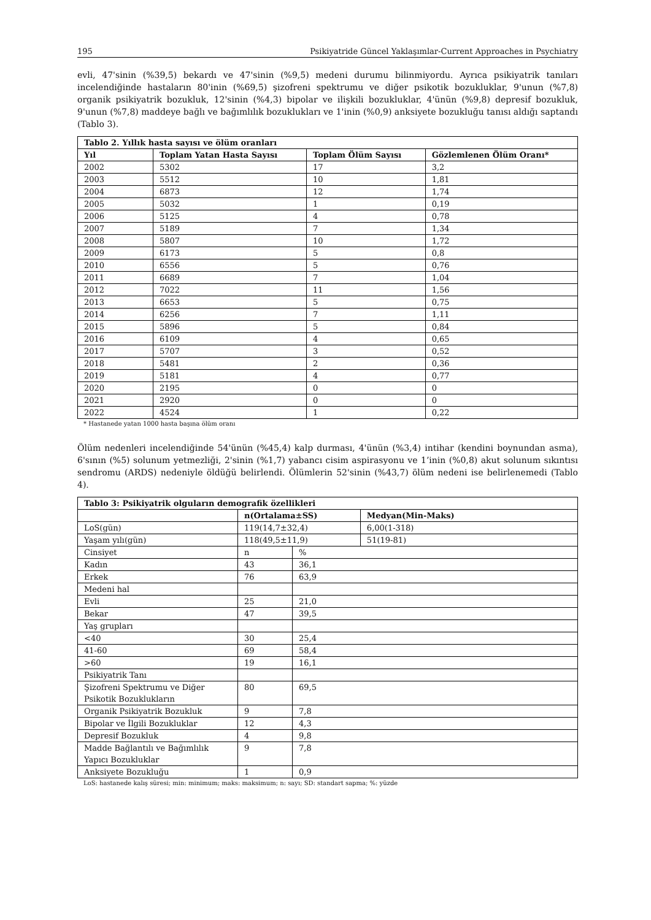195 Psikiyatride Güncel Yaklaşımlar-Current Approaches in Psychiatry
evli, 47'sinin (%39,5) bekardı ve 47'sinin (%9,5) medeni durumu bilinmiyordu. Ayrıca psikiyatrik tanıları incelendiğinde hastaların 80'inin (%69,5) şizofreni spektrumu ve diğer psikotik bozukluklar, 9'unun (%7,8) organik psikiyatrik bozukluk, 12'sinin (%4,3) bipolar ve ilişkili bozukluklar, 4'ünün (%9,8) depresif bozukluk, 9'unun (%7,8) maddeye bağlı ve bağımlılık bozuklukları ve 1'inin (%0,9) anksiyete bozukluğu tanısı aldığı saptandı (Tablo 3).
| Tablo 2. Yıllık hasta sayısı ve ölüm oranları | | | |
| --- | --- | --- | --- |
| Yıl | Toplam Yatan Hasta Sayısı | Toplam Ölüm Sayısı | Gözlemlenen Ölüm Oranı* |
| 2002 | 5302 | 17 | 3,2 |
| 2003 | 5512 | 10 | 1,81 |
| 2004 | 6873 | 12 | 1,74 |
| 2005 | 5032 | 1 | 0,19 |
| 2006 | 5125 | 4 | 0,78 |
| 2007 | 5189 | 7 | 1,34 |
| 2008 | 5807 | 10 | 1,72 |
| 2009 | 6173 | 5 | 0,8 |
| 2010 | 6556 | 5 | 0,76 |
| 2011 | 6689 | 7 | 1,04 |
| 2012 | 7022 | 11 | 1,56 |
| 2013 | 6653 | 5 | 0,75 |
| 2014 | 6256 | 7 | 1,11 |
| 2015 | 5896 | 5 | 0,84 |
| 2016 | 6109 | 4 | 0,65 |
| 2017 | 5707 | 3 | 0,52 |
| 2018 | 5481 | 2 | 0,36 |
| 2019 | 5181 | 4 | 0,77 |
| 2020 | 2195 | 0 | 0 |
| 2021 | 2920 | 0 | 0 |
| 2022 | 4524 | 1 | 0,22 |
* Hastanede yatan 1000 hasta başına ölüm oranı
Ölüm nedenleri incelendiğinde 54'ünün (%45,4) kalp durması, 4'ünün (%3,4) intihar (kendini boynundan asma), 6'sının (%5) solunum yetmezliği, 2'sinin (%1,7) yabancı cisim aspirasyonu ve 1’inin (%0,8) akut solunum sıkıntısı sendromu (ARDS) nedeniyle öldüğü belirlendi. Ölümlerin 52'sinin (%43,7) ölüm nedeni ise belirlenemedi (Tablo 4).
| Tablo 3: Psikiyatrik olguların demografik özellikleri | | | |
| --- | --- | --- | --- |
| | n(Ortalama±SS) | | Medyan(Min-Maks) |
| LoS(gün) | 119(14,7±32,4) | | 6,00(1-318) |
| Yaşam yılı(gün) | 118(49,5±11,9) | | 51(19-81) |
| Cinsiyet | n | % | |
| Kadın | 43 | 36,1 | |
| Erkek | 76 | 63,9 | |
| Medeni hal | | | |
| Evli | 25 | 21,0 | |
| Bekar | 47 | 39,5 | |
| Yaş grupları | | | |
| <40 | 30 | 25,4 | |
| 41-60 | 69 | 58,4 | |
| >60 | 19 | 16,1 | |
| Psikiyatrik Tanı | | | |
| Şizofreni Spektrumu ve Diğer Psikotik Bozuklukların | 80 | 69,5 | |
| Organik Psikiyatrik Bozukluk | 9 | 7,8 | |
| Bipolar ve İlgili Bozukluklar | 12 | 4,3 | |
| Depresif Bozukluk | 4 | 9,8 | |
| Madde Bağlantılı ve Bağımlılık Yapıcı Bozukluklar | 9 | 7,8 | |
| Anksiyete Bozukluğu | 1 | 0,9 | |
LoS: hastanede kalış süresi; min: minimum; maks: maksimum; n: sayı; SD: standart sapma; %: yüzde